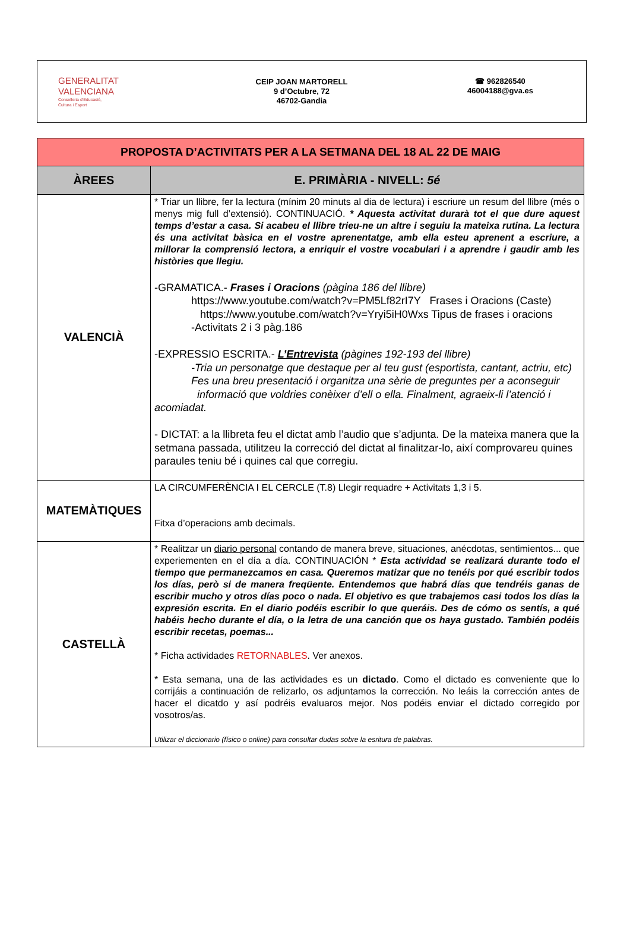GENERALITAT
VALENCIANA
Conselleria d'Educació,
Cultura i Esport
CEIP JOAN MARTORELL
9 d’Octubre, 72
46702-Gandia
☎ 962826540
46004188@gva.es
| PROPOSTA D’ACTIVITATS PER A LA SETMANA DEL 18 AL 22 DE MAIG | |
| ÀREES | E. PRIMÀRIA - NIVELL: 5é |
| VALENCIÀ | * Triar un llibre, fer la lectura (mínim 20 minuts al dia de lectura) i escriure un resum del llibre (més o menys mig full d’extensió). CONTINUACIÓ. * Aquesta activitat durarà tot el que dure aquest temps d’estar a casa. Si acabeu el llibre trieu-ne un altre i seguiu la mateixa rutina. La lectura és una activitat bàsica en el vostre aprenentatge, amb ella esteu aprenent a escriure, a millorar la comprensió lectora, a enriquir el vostre vocabulari i a aprendre i gaudir amb les històries que llegiu. -GRAMATICA.- Frases i Oracions (pàgina 186 del llibre) https://www.youtube.com/watch?v=PM5Lf82rI7Y Frases i Oracions (Caste) https://www.youtube.com/watch?v=Yryi5iH0Wxs Tipus de frases i oracions -Activitats 2 i 3 pàg.186 -EXPRESSIO ESCRITA.- L’Entrevista (pàgines 192-193 del llibre) -Tria un personatge que destaque per al teu gust (esportista, cantant, actriu, etc) Fes una breu presentació i organitza una sèrie de preguntes per a aconseguir informació que voldries conèixer d’ell o ella. Finalment, agraeix-li l’atenció i acomiadat. - DICTAT: a la llibreta feu el dictat amb l’audio que s’adjunta. De la mateixa manera que la setmana passada, utilitzeu la correcció del dictat al finalitzar-lo, així comprovareu quines paraules teniu bé i quines cal que corregiu. |
| MATEMÀTIQUES | LA CIRCUMFERÈNCIA I EL CERCLE (T.8) Llegir requadre + Activitats 1,3 i 5. Fitxa d’operacions amb decimals. |
| CASTELLÀ | * Realitzar un diario personal contando de manera breve, situaciones, anécdotas, sentimientos... que experiementen en el día a día. CONTINUACIÓN * Esta actividad se realizará durante todo el tiempo que permanezcamos en casa. Queremos matizar que no tenéis por qué escribir todos los días, però si de manera freqüente. Entendemos que habrá días que tendréis ganas de escribir mucho y otros días poco o nada. El objetivo es que trabajemos casi todos los días la expresión escrita. En el diario podéis escribir lo que queráis. Des de cómo os sentís, a qué habéis hecho durante el día, o la letra de una canción que os haya gustado. También podéis escribir recetas, poemas... * Ficha actividades RETORNABLES . Ver anexos. * Esta semana, una de las actividades es un dictado . Como el dictado es conveniente que lo corrijáis a continuación de relizarlo, os adjuntamos la corrección. No leáis la corrección antes de hacer el dicatdo y así podréis evaluaros mejor. Nos podéis enviar el dictado corregido por vosotros/as. Utilizar el diccionario (físico o online) para consultar dudas sobre la esritura de palabras. |